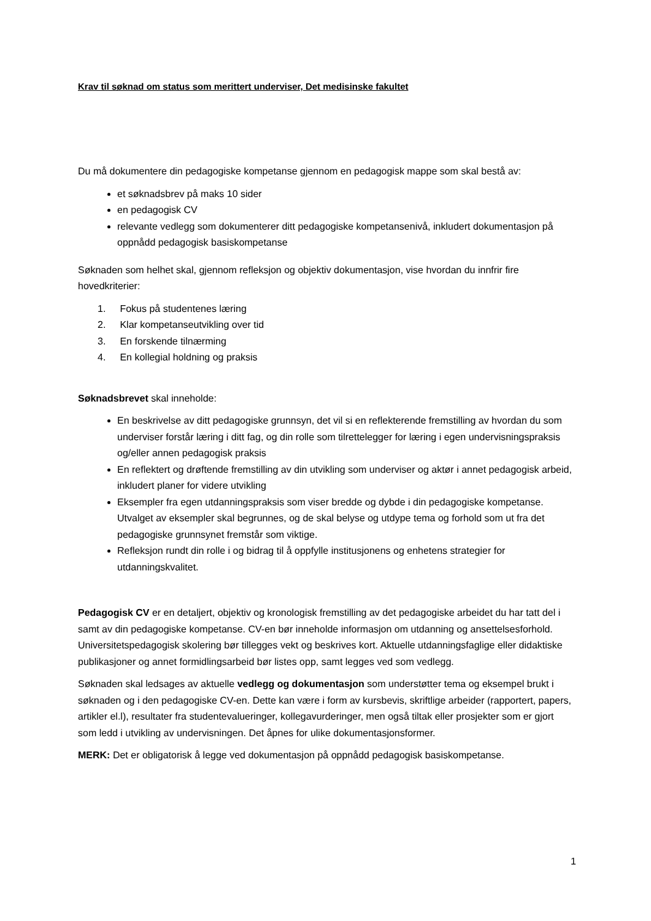Krav til søknad om status som merittert underviser, Det medisinske fakultet
Du må dokumentere din pedagogiske kompetanse gjennom en pedagogisk mappe som skal bestå av:
et søknadsbrev på maks 10 sider
en pedagogisk CV
relevante vedlegg som dokumenterer ditt pedagogiske kompetansenivå, inkludert dokumentasjon på oppnådd pedagogisk basiskompetanse
Søknaden som helhet skal, gjennom refleksjon og objektiv dokumentasjon, vise hvordan du innfrir fire hovedkriterier:
1. Fokus på studentenes læring
2. Klar kompetanseutvikling over tid
3. En forskende tilnærming
4. En kollegial holdning og praksis
Søknadsbrevet skal inneholde:
En beskrivelse av ditt pedagogiske grunnsyn, det vil si en reflekterende fremstilling av hvordan du som underviser forstår læring i ditt fag, og din rolle som tilrettelegger for læring i egen undervisningspraksis og/eller annen pedagogisk praksis
En reflektert og drøftende fremstilling av din utvikling som underviser og aktør i annet pedagogisk arbeid, inkludert planer for videre utvikling
Eksempler fra egen utdanningspraksis som viser bredde og dybde i din pedagogiske kompetanse. Utvalget av eksempler skal begrunnes, og de skal belyse og utdype tema og forhold som ut fra det pedagogiske grunnsynet fremstår som viktige.
Refleksjon rundt din rolle i og bidrag til å oppfylle institusjonens og enhetens strategier for utdanningskvalitet.
Pedagogisk CV er en detaljert, objektiv og kronologisk fremstilling av det pedagogiske arbeidet du har tatt del i samt av din pedagogiske kompetanse. CV-en bør inneholde informasjon om utdanning og ansettelsesforhold. Universitetspedagogisk skolering bør tillegges vekt og beskrives kort. Aktuelle utdanningsfaglige eller didaktiske publikasjoner og annet formidlingsarbeid bør listes opp, samt legges ved som vedlegg.
Søknaden skal ledsages av aktuelle vedlegg og dokumentasjon som understøtter tema og eksempel brukt i søknaden og i den pedagogiske CV-en. Dette kan være i form av kursbevis, skriftlige arbeider (rapportert, papers, artikler el.l), resultater fra studentevalueringer, kollegavurderinger, men også tiltak eller prosjekter som er gjort som ledd i utvikling av undervisningen. Det åpnes for ulike dokumentasjonsformer.
MERK: Det er obligatorisk å legge ved dokumentasjon på oppnådd pedagogisk basiskompetanse.
1